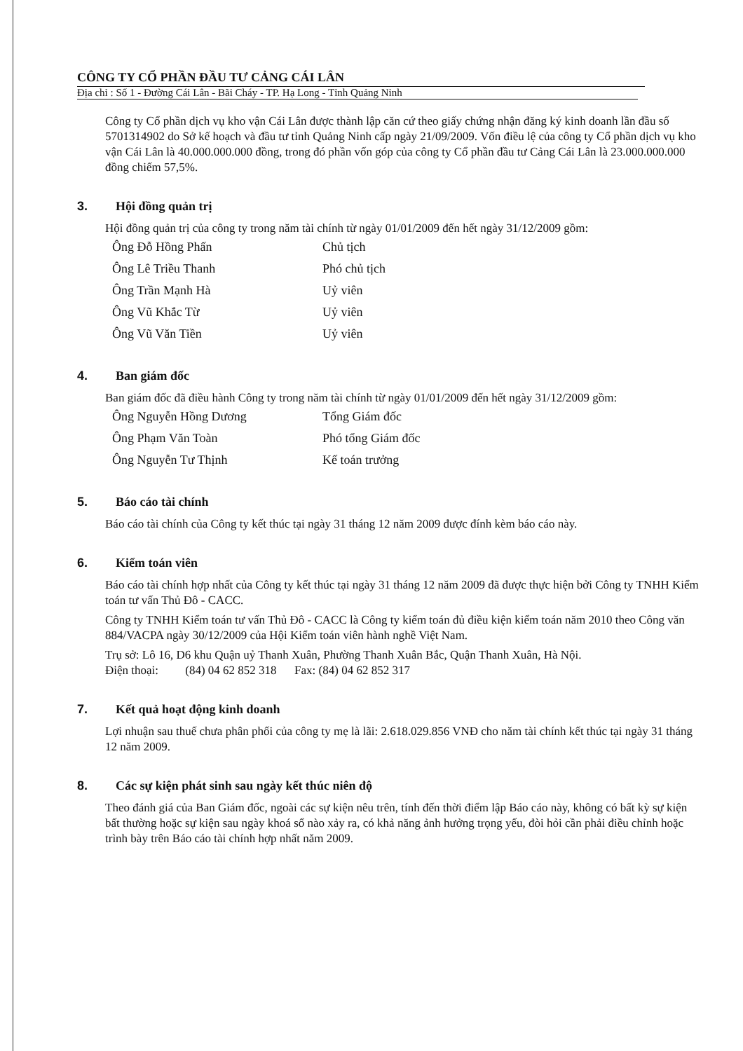CÔNG TY CỔ PHẦN ĐẦU TƯ CẢNG CÁI LÂN
Địa chỉ : Số 1 - Đường Cái Lân - Bãi Cháy - TP. Hạ Long - Tỉnh Quảng Ninh
Công ty Cổ phần dịch vụ kho vận Cái Lân được thành lập căn cứ theo giấy chứng nhận đăng ký kinh doanh lần đầu số 5701314902 do Sở kế hoạch và đầu tư tỉnh Quảng Ninh cấp ngày 21/09/2009. Vốn điều lệ của công ty Cổ phần dịch vụ kho vận Cái Lân là 40.000.000.000 đồng, trong đó phần vốn góp của công ty Cổ phần đầu tư Cảng Cái Lân là 23.000.000.000 đồng chiếm 57,5%.
3. Hội đồng quản trị
Hội đồng quản trị của công ty trong năm tài chính từ ngày 01/01/2009 đến hết ngày 31/12/2009 gồm:
| Ông Đỗ Hồng Phấn | Chủ tịch |
| Ông Lê Triều Thanh | Phó chủ tịch |
| Ông Trần Mạnh Hà | Uỷ viên |
| Ông Vũ Khắc Từ | Uỷ viên |
| Ông Vũ Văn Tiền | Uỷ viên |
4. Ban giám đốc
Ban giám đốc đã điều hành Công ty trong năm tài chính từ ngày 01/01/2009 đến hết ngày 31/12/2009 gồm:
| Ông Nguyễn Hồng Dương | Tổng Giám đốc |
| Ông Phạm Văn Toàn | Phó tổng Giám đốc |
| Ông Nguyễn Tư Thịnh | Kế toán trưởng |
5. Báo cáo tài chính
Báo cáo tài chính của Công ty kết thúc tại ngày 31 tháng 12 năm 2009 được đính kèm báo cáo này.
6. Kiểm toán viên
Báo cáo tài chính hợp nhất của Công ty kết thúc tại ngày 31 tháng 12 năm 2009 đã được thực hiện bởi Công ty TNHH Kiểm toán tư vấn Thủ Đô - CACC.
Công ty TNHH Kiểm toán tư vấn Thủ Đô - CACC là Công ty kiểm toán đủ điều kiện kiểm toán năm 2010 theo Công văn 884/VACPA ngày 30/12/2009 của Hội Kiểm toán viên hành nghề Việt Nam.
Trụ sở: Lô 16, D6 khu Quận uỷ Thanh Xuân, Phường Thanh Xuân Bắc, Quận Thanh Xuân, Hà Nội.
Điện thoại: (84) 04 62 852 318 Fax: (84) 04 62 852 317
7. Kết quả hoạt động kinh doanh
Lợi nhuận sau thuế chưa phân phối của công ty mẹ là lãi: 2.618.029.856 VNĐ cho năm tài chính kết thúc tại ngày 31 tháng 12 năm 2009.
8. Các sự kiện phát sinh sau ngày kết thúc niên độ
Theo đánh giá của Ban Giám đốc, ngoài các sự kiện nêu trên, tính đến thời điểm lập Báo cáo này, không có bất kỳ sự kiện bất thường hoặc sự kiện sau ngày khoá sổ nào xảy ra, có khả năng ảnh hưởng trọng yếu, đòi hỏi cần phải điều chỉnh hoặc trình bày trên Báo cáo tài chính hợp nhất năm 2009.